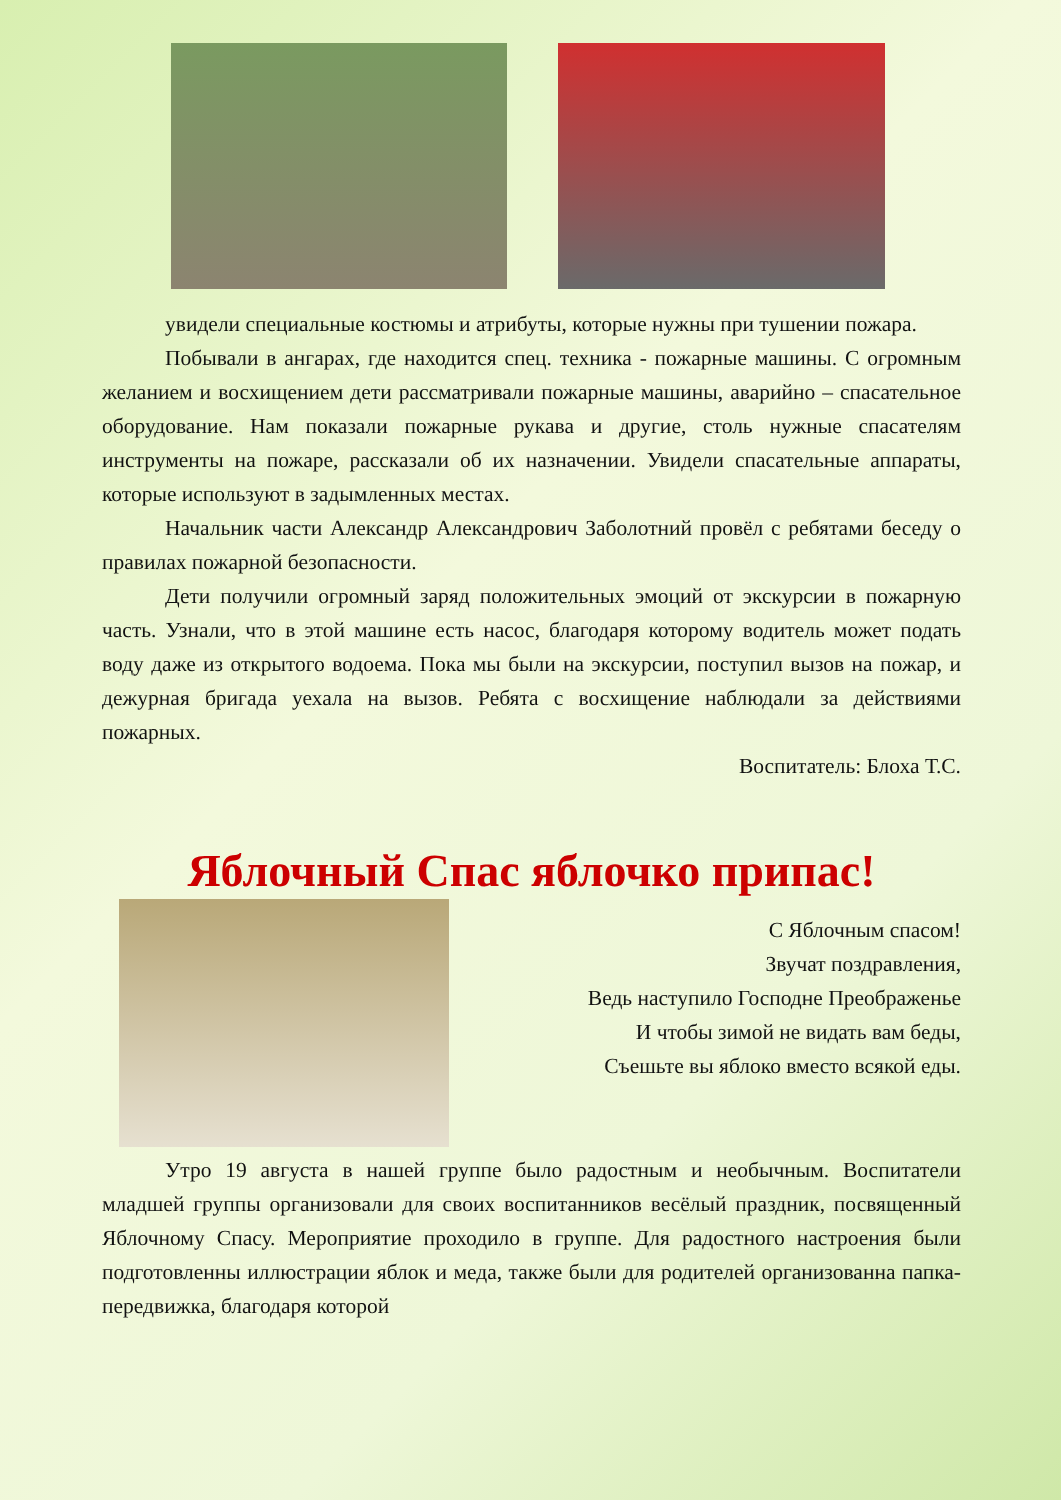увидели специальные костюмы и атрибуты, которые нужны при тушении пожара.
Побывали в ангарах, где находится спец. техника - пожарные машины. С огромным желанием и восхищением дети рассматривали пожарные машины, аварийно – спасательное оборудование. Нам показали пожарные рукава и другие, столь нужные спасателям инструменты на пожаре, рассказали об их назначении. Увидели спасательные аппараты, которые используют в задымленных местах.
Начальник части Александр Александрович Заболотний провёл с ребятами беседу о правилах пожарной безопасности.
Дети получили огромный заряд положительных эмоций от экскурсии в пожарную часть. Узнали, что в этой машине есть насос, благодаря которому водитель может подать воду даже из открытого водоема. Пока мы были на экскурсии, поступил вызов на пожар, и дежурная бригада уехала на вызов. Ребята с восхищение наблюдали за действиями пожарных.
Воспитатель: Блоха Т.С.
Яблочный Спас яблочко припас!
С Яблочным спасом!
Звучат поздравления,
Ведь наступило Господне Преображенье
И чтобы зимой не видать вам беды,
Съешьте вы яблоко вместо всякой еды.
Утро 19 августа в нашей группе было радостным и необычным. Воспитатели младшей группы организовали для своих воспитанников весёлый праздник, посвященный Яблочному Спасу. Мероприятие проходило в группе. Для радостного настроения были подготовленны иллюстрации яблок и меда, также были для родителей организованна папка-передвижка, благодаря которой